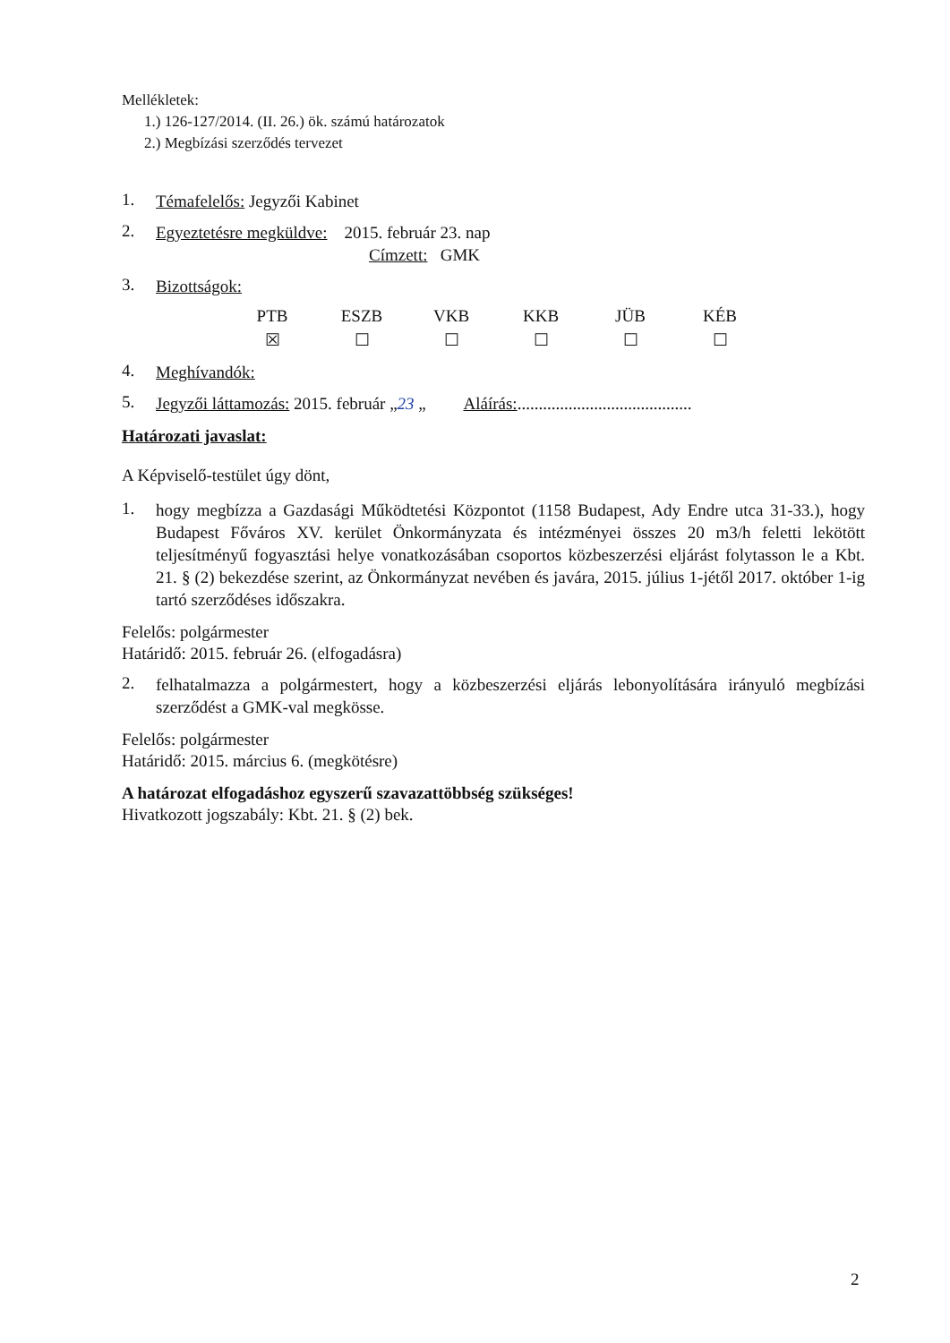Mellékletek:
1.) 126-127/2014. (II. 26.) ök. számú határozatok
2.) Megbízási szerződés tervezet
1. Témafelelős: Jegyzői Kabinet
2. Egyeztetésre megküldve: 2015. február 23. nap
Címzett: GMK
3. Bizottságok:
| PTB | ESZB | VKB | KKB | JÜB | KÉB |
| ☒ | ☐ | ☐ | ☐ | ☐ | ☐ |
4. Meghívandók:
5. Jegyzői láttamozás: 2015. február „23 „ Aláírás:.........................................
Határozati javaslat:
A Képviselő-testület úgy dönt,
1. hogy megbízza a Gazdasági Működtetési Központot (1158 Budapest, Ady Endre utca 31-33.), hogy Budapest Főváros XV. kerület Önkormányzata és intézményei összes 20 m3/h feletti lekötött teljesítményű fogyasztási helye vonatkozásában csoportos közbeszerzési eljárást folytasson le a Kbt. 21. § (2) bekezdése szerint, az Önkormányzat nevében és javára, 2015. július 1-jétől 2017. október 1-ig tartó szerződéses időszakra.
Felelős: polgármester
Határidő: 2015. február 26. (elfogadásra)
2. felhatalmazza a polgármestert, hogy a közbeszerzési eljárás lebonyolítására irányuló megbízási szerződést a GMK-val megkösse.
Felelős: polgármester
Határidő: 2015. március 6. (megkötésre)
A határozat elfogadáshoz egyszerű szavazattöbbség szükséges!
Hivatkozott jogszabály: Kbt. 21. § (2) bek.
2